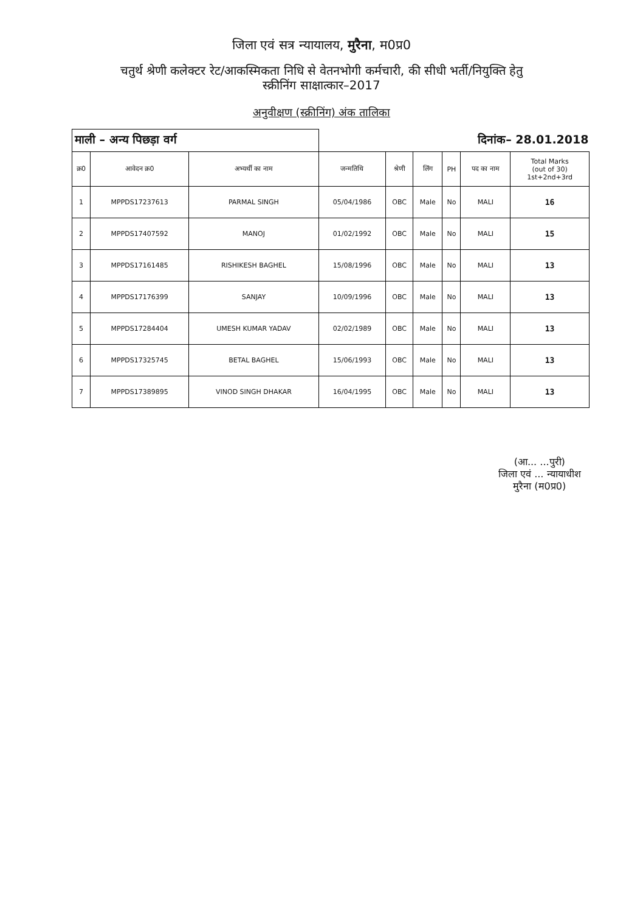जिला एवं सत्र न्यायालय, मुरैना, म0प्र0
चतुर्थ श्रेणी कलेक्टर रेट/आकस्मिकता निधि से वेतनभोगी कर्मचारी, की सीधी भर्ती/नियुक्ति हेतु
स्क्रीनिंग साक्षात्कार–2017
अनुवीक्षण (स्क्रीनिंग) अंक तालिका
| माली – अन्य पिछड़ा वर्ग | | | दिनांक– 28.01.2018 | | | | | |
| क्र0 | आवेदन क्र0 | अभ्यर्थी का नाम | जन्मतिथि | श्रेणी | लिंग | PH | पद का नाम | Total Marks (out of 30) 1st+2nd+3rd |
| 1 | MPPDS17237613 | PARMAL SINGH | 05/04/1986 | OBC | Male | No | MALI | 16 |
| 2 | MPPDS17407592 | MANOJ | 01/02/1992 | OBC | Male | No | MALI | 15 |
| 3 | MPPDS17161485 | RISHIKESH BAGHEL | 15/08/1996 | OBC | Male | No | MALI | 13 |
| 4 | MPPDS17176399 | SANJAY | 10/09/1996 | OBC | Male | No | MALI | 13 |
| 5 | MPPDS17284404 | UMESH KUMAR YADAV | 02/02/1989 | OBC | Male | No | MALI | 13 |
| 6 | MPPDS17325745 | BETAL BAGHEL | 15/06/1993 | OBC | Male | No | MALI | 13 |
| 7 | MPPDS17389895 | VINOD SINGH DHAKAR | 16/04/1995 | OBC | Male | No | MALI | 13 |
(आ... ...पुरी)
जिला एवं ... न्यायाधीश
मुरैना (म0प्र0)